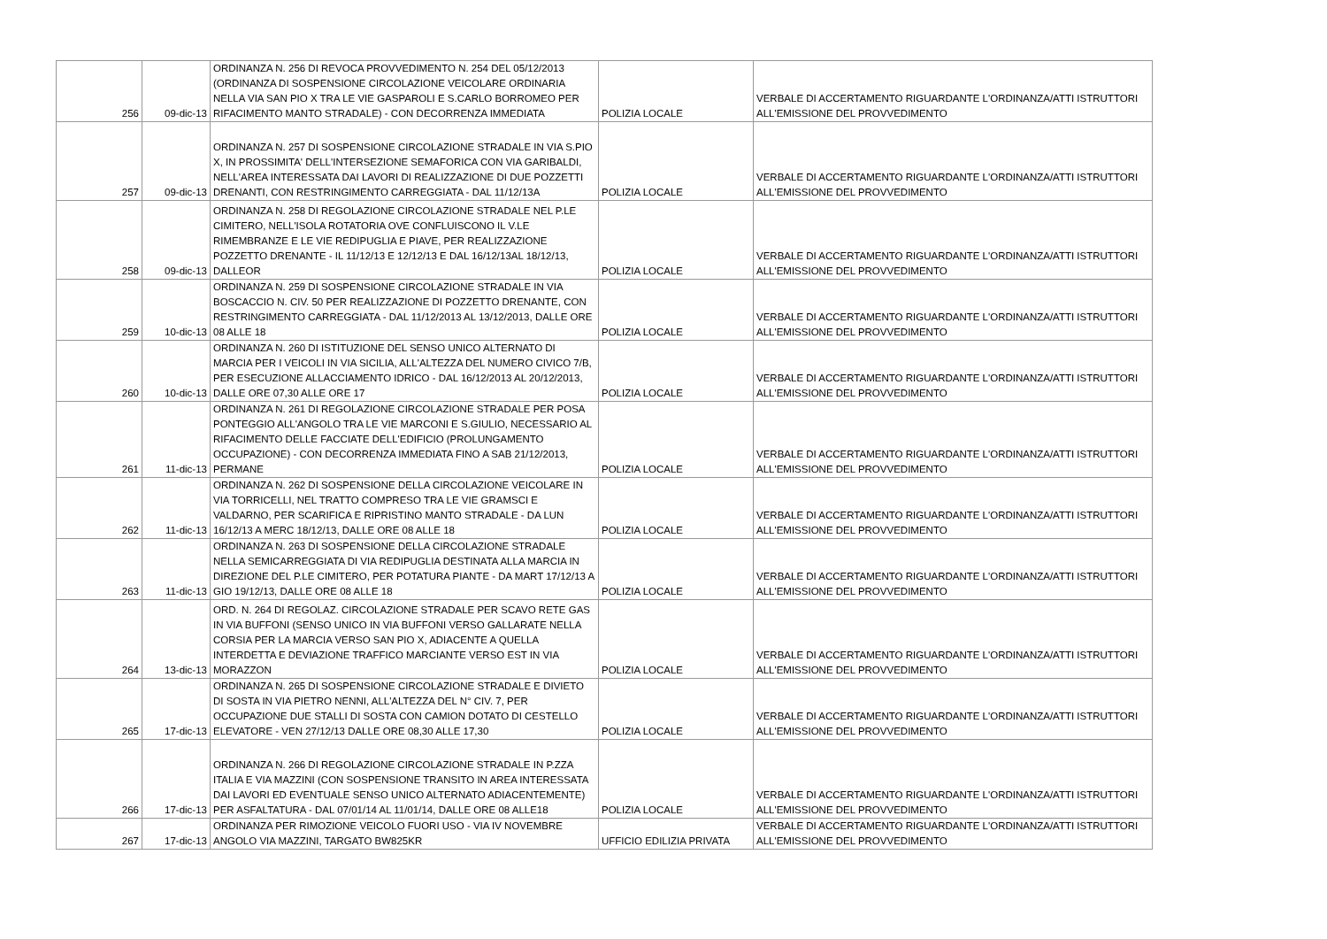| 256 | 09-dic-13 | ORDINANZA N. 256 DI REVOCA PROVVEDIMENTO N. 254 DEL 05/12/2013 (ORDINANZA DI SOSPENSIONE CIRCOLAZIONE VEICOLARE ORDINARIA NELLA VIA SAN PIO X TRA LE VIE GASPAROLI E S.CARLO BORROMEO PER RIFACIMENTO MANTO STRADALE) - CON DECORRENZA IMMEDIATA | POLIZIA LOCALE | VERBALE DI ACCERTAMENTO RIGUARDANTE L'ORDINANZA/ATTI ISTRUTTORI ALL'EMISSIONE DEL PROVVEDIMENTO |
| 257 | 09-dic-13 | ORDINANZA N. 257 DI SOSPENSIONE CIRCOLAZIONE STRADALE IN VIA S.PIO X, IN PROSSIMITA' DELL'INTERSEZIONE SEMAFORICA CON VIA GARIBALDI, NELL'AREA INTERESSATA DAI LAVORI DI REALIZZAZIONE DI DUE POZZETTI DRENANTI, CON RESTRINGIMENTO CARREGGIATA - DAL 11/12/13A | POLIZIA LOCALE | VERBALE DI ACCERTAMENTO RIGUARDANTE L'ORDINANZA/ATTI ISTRUTTORI ALL'EMISSIONE DEL PROVVEDIMENTO |
| 258 | 09-dic-13 | ORDINANZA N. 258 DI REGOLAZIONE CIRCOLAZIONE STRADALE NEL P.LE CIMITERO, NELL'ISOLA ROTATORIA OVE CONFLUISCONO IL V.LE RIMEMBRANZE E LE VIE REDIPUGLIA E PIAVE, PER REALIZZAZIONE POZZETTO DRENANTE - IL 11/12/13 E 12/12/13 E DAL 16/12/13AL 18/12/13, DALLEOR | POLIZIA LOCALE | VERBALE DI ACCERTAMENTO RIGUARDANTE L'ORDINANZA/ATTI ISTRUTTORI ALL'EMISSIONE DEL PROVVEDIMENTO |
| 259 | 10-dic-13 | ORDINANZA N. 259 DI SOSPENSIONE CIRCOLAZIONE STRADALE IN VIA BOSCACCIO N. CIV. 50 PER REALIZZAZIONE DI POZZETTO DRENANTE, CON RESTRINGIMENTO CARREGGIATA - DAL 11/12/2013 AL 13/12/2013, DALLE ORE 08 ALLE 18 | POLIZIA LOCALE | VERBALE DI ACCERTAMENTO RIGUARDANTE L'ORDINANZA/ATTI ISTRUTTORI ALL'EMISSIONE DEL PROVVEDIMENTO |
| 260 | 10-dic-13 | ORDINANZA N. 260 DI ISTITUZIONE DEL SENSO UNICO ALTERNATO DI MARCIA PER I VEICOLI IN VIA SICILIA, ALL'ALTEZZA DEL NUMERO CIVICO 7/B, PER ESECUZIONE ALLACCIAMENTO IDRICO - DAL 16/12/2013 AL 20/12/2013, DALLE ORE 07,30 ALLE ORE 17 | POLIZIA LOCALE | VERBALE DI ACCERTAMENTO RIGUARDANTE L'ORDINANZA/ATTI ISTRUTTORI ALL'EMISSIONE DEL PROVVEDIMENTO |
| 261 | 11-dic-13 | ORDINANZA N. 261 DI REGOLAZIONE CIRCOLAZIONE STRADALE PER POSA PONTEGGIO ALL'ANGOLO TRA LE VIE MARCONI E S.GIULIO, NECESSARIO AL RIFACIMENTO DELLE FACCIATE DELL'EDIFICIO (PROLUNGAMENTO OCCUPAZIONE) - CON DECORRENZA IMMEDIATA FINO A SAB 21/12/2013, PERMANE | POLIZIA LOCALE | VERBALE DI ACCERTAMENTO RIGUARDANTE L'ORDINANZA/ATTI ISTRUTTORI ALL'EMISSIONE DEL PROVVEDIMENTO |
| 262 | 11-dic-13 | ORDINANZA N. 262 DI SOSPENSIONE DELLA CIRCOLAZIONE VEICOLARE IN VIA TORRICELLI, NEL TRATTO COMPRESO TRA LE VIE GRAMSCI E VALDARNO, PER SCARIFICA E RIPRISTINO MANTO STRADALE - DA LUN 16/12/13 A MERC 18/12/13, DALLE ORE 08 ALLE 18 | POLIZIA LOCALE | VERBALE DI ACCERTAMENTO RIGUARDANTE L'ORDINANZA/ATTI ISTRUTTORI ALL'EMISSIONE DEL PROVVEDIMENTO |
| 263 | 11-dic-13 | ORDINANZA N. 263 DI SOSPENSIONE DELLA CIRCOLAZIONE STRADALE NELLA SEMICARREGGIATA DI VIA REDIPUGLIA DESTINATA ALLA MARCIA IN DIREZIONE DEL P.LE CIMITERO, PER POTATURA PIANTE - DA MART 17/12/13 A GIO 19/12/13, DALLE ORE 08 ALLE 18 | POLIZIA LOCALE | VERBALE DI ACCERTAMENTO RIGUARDANTE L'ORDINANZA/ATTI ISTRUTTORI ALL'EMISSIONE DEL PROVVEDIMENTO |
| 264 | 13-dic-13 | ORD. N. 264 DI REGOLAZ. CIRCOLAZIONE STRADALE PER SCAVO RETE GAS IN VIA BUFFONI (SENSO UNICO IN VIA BUFFONI VERSO GALLARATE NELLA CORSIA PER LA MARCIA VERSO SAN PIO X, ADIACENTE A QUELLA INTERDETTA E DEVIAZIONE TRAFFICO MARCIANTE VERSO EST IN VIA MORAZZON | POLIZIA LOCALE | VERBALE DI ACCERTAMENTO RIGUARDANTE L'ORDINANZA/ATTI ISTRUTTORI ALL'EMISSIONE DEL PROVVEDIMENTO |
| 265 | 17-dic-13 | ORDINANZA N. 265 DI SOSPENSIONE CIRCOLAZIONE STRADALE E DIVIETO DI SOSTA IN VIA PIETRO NENNI, ALL'ALTEZZA DEL N° CIV. 7, PER OCCUPAZIONE DUE STALLI DI SOSTA CON CAMION DOTATO DI CESTELLO ELEVATORE - VEN 27/12/13 DALLE ORE 08,30 ALLE 17,30 | POLIZIA LOCALE | VERBALE DI ACCERTAMENTO RIGUARDANTE L'ORDINANZA/ATTI ISTRUTTORI ALL'EMISSIONE DEL PROVVEDIMENTO |
| 266 | 17-dic-13 | ORDINANZA N. 266 DI REGOLAZIONE CIRCOLAZIONE STRADALE IN P.ZZA ITALIA E VIA MAZZINI (CON SOSPENSIONE TRANSITO IN AREA INTERESSATA DAI LAVORI ED EVENTUALE SENSO UNICO ALTERNATO ADIACENTEMENTE) PER ASFALTATURA - DAL 07/01/14 AL 11/01/14, DALLE ORE 08 ALLE18 | POLIZIA LOCALE | VERBALE DI ACCERTAMENTO RIGUARDANTE L'ORDINANZA/ATTI ISTRUTTORI ALL'EMISSIONE DEL PROVVEDIMENTO |
| 267 | 17-dic-13 | ORDINANZA PER RIMOZIONE VEICOLO FUORI USO - VIA IV NOVEMBRE ANGOLO VIA MAZZINI, TARGATO BW825KR | UFFICIO EDILIZIA PRIVATA | VERBALE DI ACCERTAMENTO RIGUARDANTE L'ORDINANZA/ATTI ISTRUTTORI ALL'EMISSIONE DEL PROVVEDIMENTO |